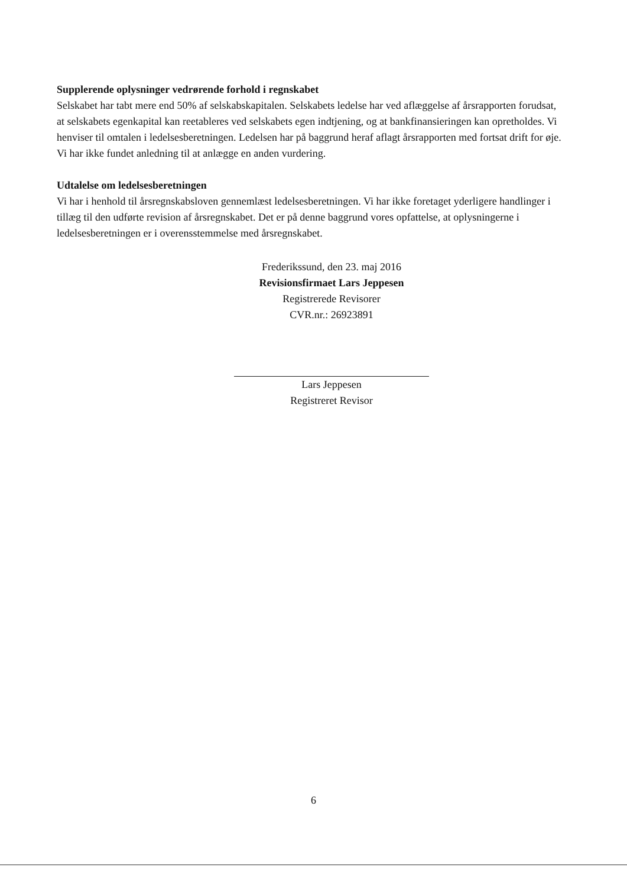Supplerende oplysninger vedrørende forhold i regnskabet
Selskabet har tabt mere end 50% af selskabskapitalen. Selskabets ledelse har ved aflæggelse af årsrapporten forudsat, at selskabets egenkapital kan reetableres ved selskabets egen indtjening, og at bankfinansieringen kan opretholdes. Vi henviser til omtalen i ledelsesberetningen. Ledelsen har på baggrund heraf aflagt årsrapporten med fortsat drift for øje. Vi har ikke fundet anledning til at anlægge en anden vurdering.
Udtalelse om ledelsesberetningen
Vi har i henhold til årsregnskabsloven gennemlæst ledelsesberetningen. Vi har ikke foretaget yderligere handlinger i tillæg til den udførte revision af årsregnskabet. Det er på denne baggrund vores opfattelse, at oplysningerne i ledelsesberetningen er i overensstemmelse med årsregnskabet.
Frederikssund, den 23. maj 2016
Revisionsfirmaet Lars Jeppesen
Registrerede Revisorer
CVR.nr.: 26923891
Lars Jeppesen
Registreret Revisor
6